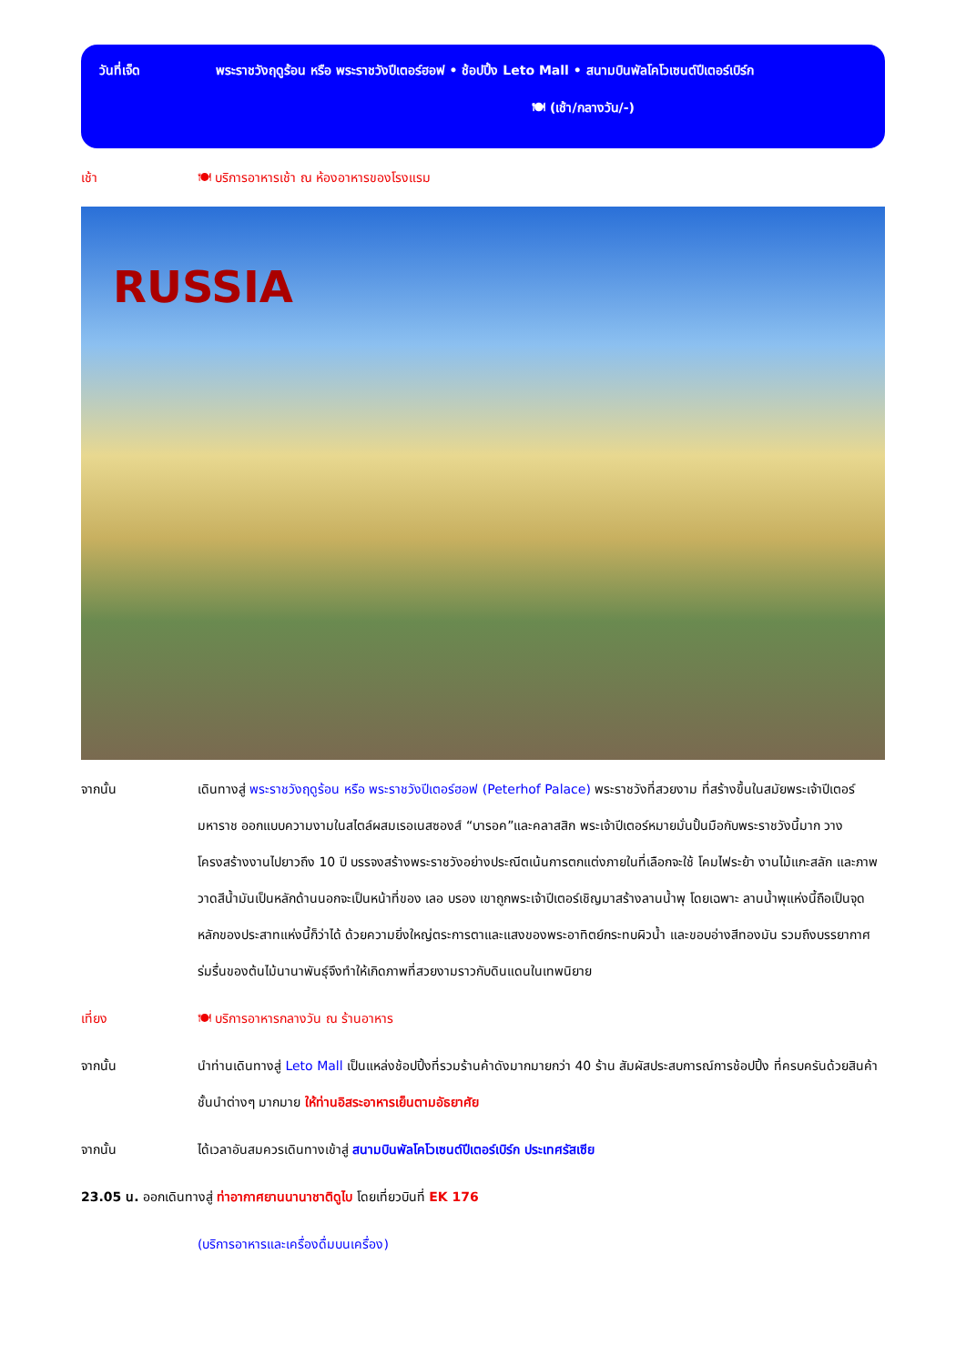วันที่เจ็ด พระราชวังฤดูร้อน หรือ พระราชวังปีเตอร์ฮอฟ • ช้อปปิ้ง Leto Mall • สนามบินพัลโคโวเซนต์ปีเตอร์เบิร์ก
🍽 (เช้า/กลางวัน/-)
เช้า 🍽 บริการอาหารเช้า ณ ห้องอาหารของโรงแรม
RUSSIA
จากนั้น เดินทางสู่ พระราชวังฤดูร้อน หรือ พระราชวังปีเตอร์ฮอฟ (Peterhof Palace) พระราชวังที่สวยงาม ที่สร้างขึ้นในสมัยพระเจ้าปีเตอร์มหาราช ออกแบบความงามในสไตล์ผสมเรอเนสซองส์ “บารอค”และคลาสสิก พระเจ้าปีเตอร์หมายมั่นปั้นมือกับพระราชวังนี้มาก วางโครงสร้างงานไปยาวถึง 10 ปี บรรจงสร้างพระราชวังอย่างประณีตเน้นการตกแต่งภายในที่เลือกจะใช้ โคมไฟระย้า งานไม้แกะสลัก และภาพวาดสีน้ำมันเป็นหลักด้านนอกจะเป็นหน้าที่ของ เลอ บรอง เขาถูกพระเจ้าปีเตอร์เชิญมาสร้างลานน้ำพุ โดยเฉพาะ ลานน้ำพุแห่งนี้ถือเป็นจุดหลักของประสาทแห่งนี้ก็ว่าได้ ด้วยความยิ่งใหญ่ตระการตาและแสงของพระอาทิตย์กระทบผิวน้ำ และขอบอ่างสีทองมัน รวมถึงบรรยากาศร่มรื่นของต้นไม้นานาพันธุ์จึงทำให้เกิดภาพที่สวยงามราวกับดินแดนในเทพนิยาย
เที่ยง 🍽 บริการอาหารกลางวัน ณ ร้านอาหาร
จากนั้น นำท่านเดินทางสู่ Leto Mall เป็นแหล่งช้อปปิ้งที่รวมร้านค้าดังมากมายกว่า 40 ร้าน สัมผัสประสบการณ์การช้อปปิ้ง ที่ครบครันด้วยสินค้าชั้นนำต่างๆ มากมาย ให้ท่านอิสระอาหารเย็นตามอัธยาศัย
จากนั้น ได้เวลาอันสมควรเดินทางเข้าสู่ สนามบินพัลโคโวเซนต์ปีเตอร์เบิร์ก ประเทศรัสเซีย
23.05 น. ออกเดินทางสู่ ท่าอากาศยานนานาชาติดูไบ โดยเที่ยวบินที่ EK 176
(บริการอาหารและเครื่องดื่มบนเครื่อง)